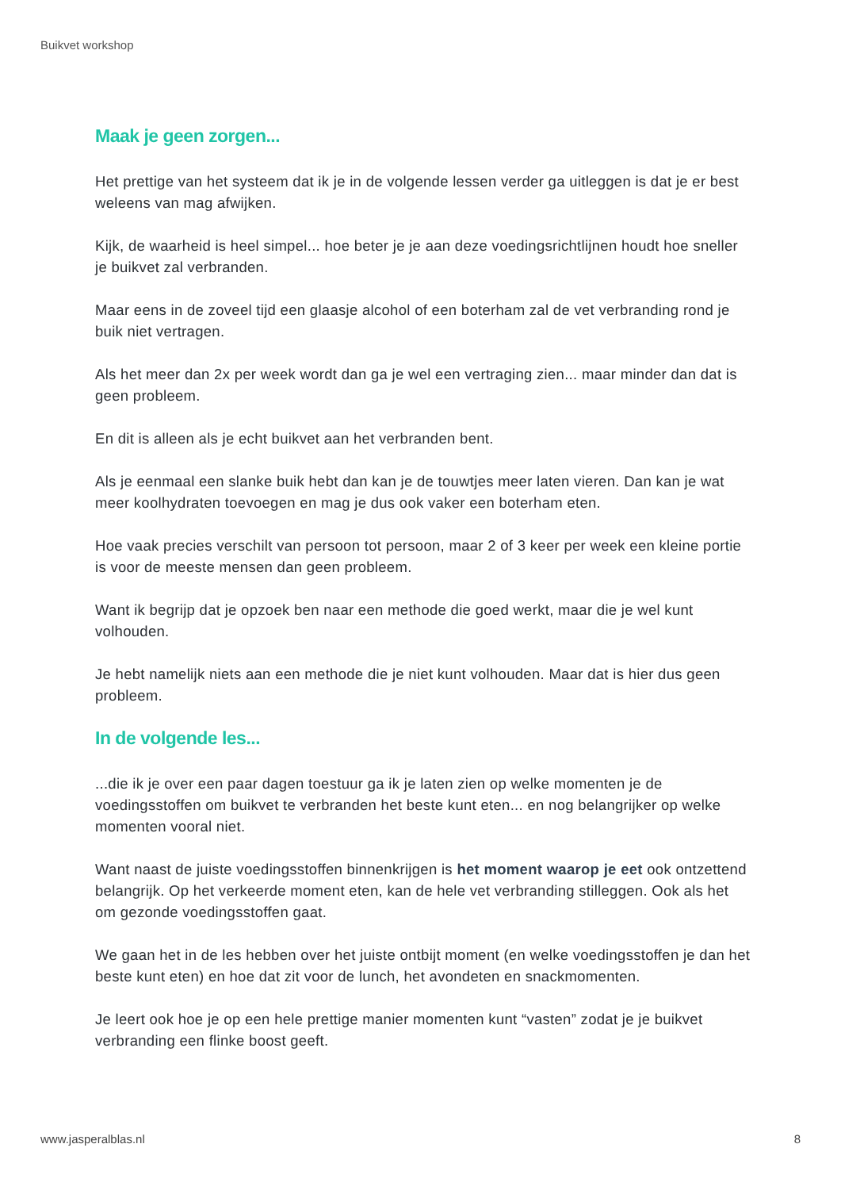Buikvet workshop
Maak je geen zorgen...
Het prettige van het systeem dat ik je in de volgende lessen verder ga uitleggen is dat je er best weleens van mag afwijken.
Kijk, de waarheid is heel simpel... hoe beter je je aan deze voedingsrichtlijnen houdt hoe sneller je buikvet zal verbranden.
Maar eens in de zoveel tijd een glaasje alcohol of een boterham zal de vet verbranding rond je buik niet vertragen.
Als het meer dan 2x per week wordt dan ga je wel een vertraging zien... maar minder dan dat is geen probleem.
En dit is alleen als je echt buikvet aan het verbranden bent.
Als je eenmaal een slanke buik hebt dan kan je de touwtjes meer laten vieren. Dan kan je wat meer koolhydraten toevoegen en mag je dus ook vaker een boterham eten.
Hoe vaak precies verschilt van persoon tot persoon, maar 2 of 3 keer per week een kleine portie is voor de meeste mensen dan geen probleem.
Want ik begrijp dat je opzoek ben naar een methode die goed werkt, maar die je wel kunt volhouden.
Je hebt namelijk niets aan een methode die je niet kunt volhouden. Maar dat is hier dus geen probleem.
In de volgende les...
...die ik je over een paar dagen toestuur ga ik je laten zien op welke momenten je de voedingsstoffen om buikvet te verbranden het beste kunt eten... en nog belangrijker op welke momenten vooral niet.
Want naast de juiste voedingsstoffen binnenkrijgen is het moment waarop je eet ook ontzettend belangrijk. Op het verkeerde moment eten, kan de hele vet verbranding stilleggen. Ook als het om gezonde voedingsstoffen gaat.
We gaan het in de les hebben over het juiste ontbijt moment (en welke voedingsstoffen je dan het beste kunt eten) en hoe dat zit voor de lunch, het avondeten en snackmomenten.
Je leert ook hoe je op een hele prettige manier momenten kunt “vasten” zodat je je buikvet verbranding een flinke boost geeft.
www.jasperalblas.nl 8